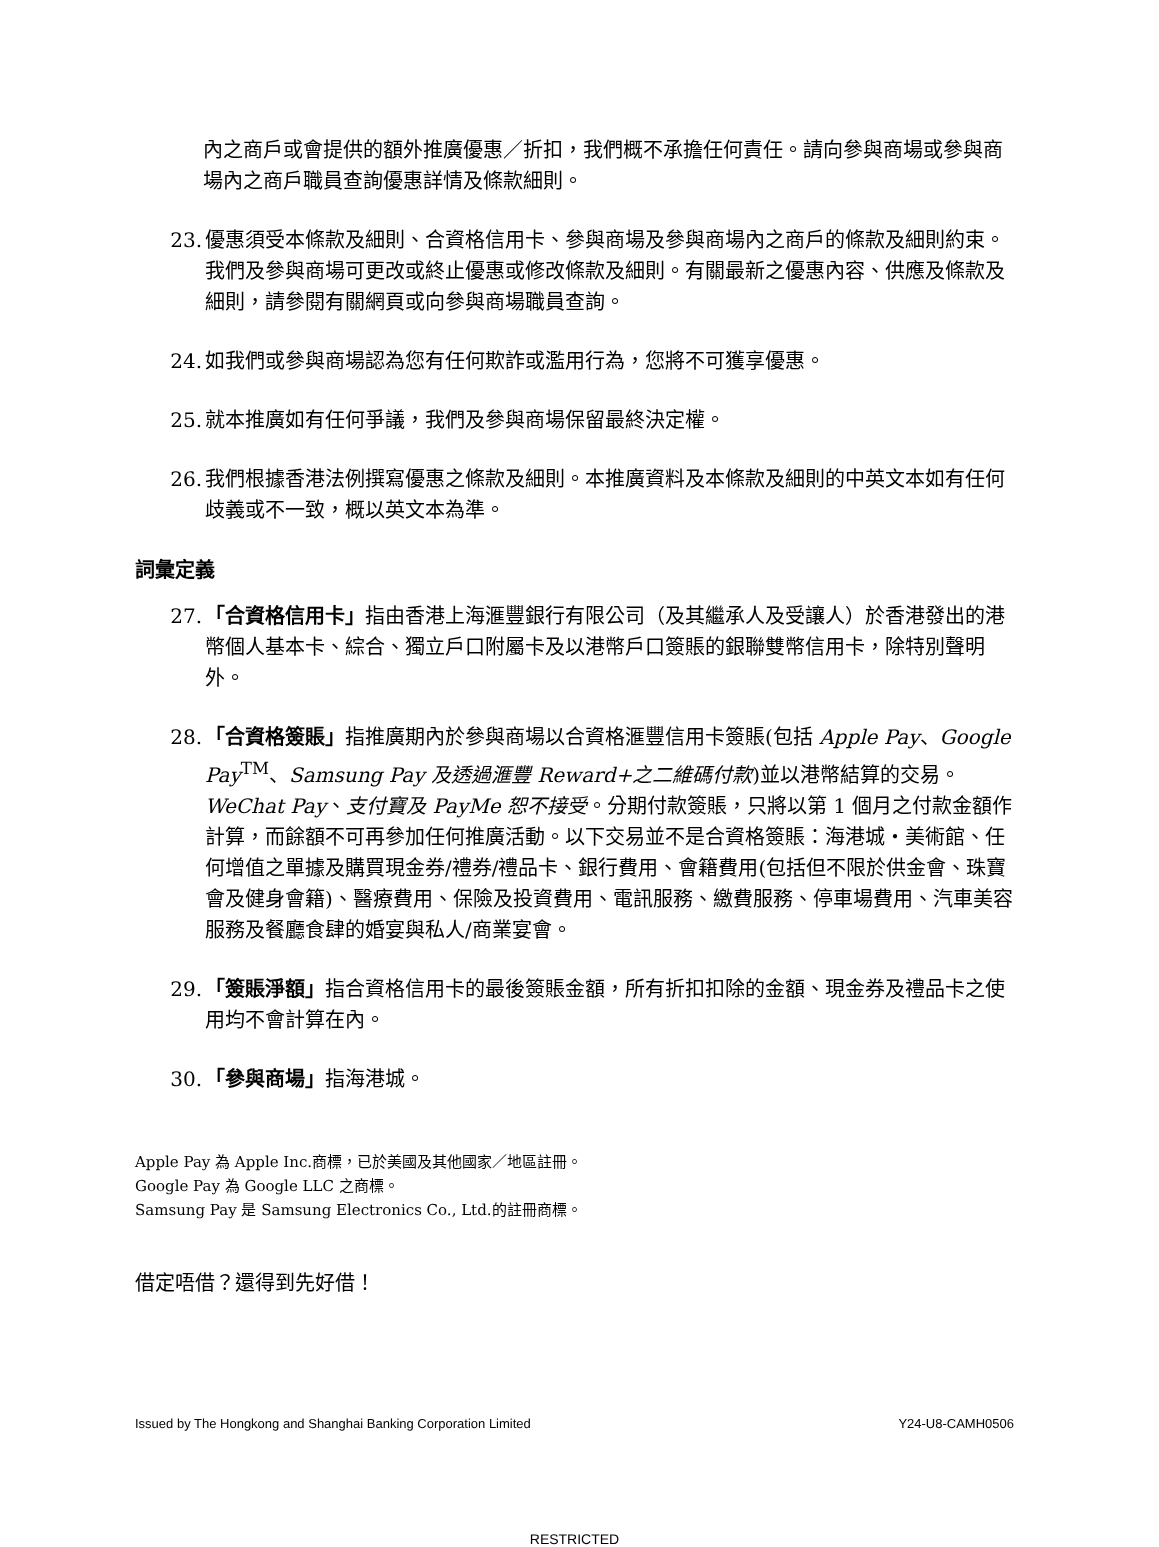內之商戶或會提供的額外推廣優惠／折扣，我們概不承擔任何責任。請向參與商場或參與商場內之商戶職員查詢優惠詳情及條款細則。
23. 優惠須受本條款及細則、合資格信用卡、參與商場及參與商場內之商戶的條款及細則約束。我們及參與商場可更改或終止優惠或修改條款及細則。有關最新之優惠內容、供應及條款及細則，請參閱有關網頁或向參與商場職員查詢。
24. 如我們或參與商場認為您有任何欺詐或濫用行為，您將不可獲享優惠。
25. 就本推廣如有任何爭議，我們及參與商場保留最終決定權。
26. 我們根據香港法例撰寫優惠之條款及細則。本推廣資料及本條款及細則的中英文本如有任何歧義或不一致，概以英文本為準。
詞彙定義
27. 「合資格信用卡」指由香港上海滙豐銀行有限公司（及其繼承人及受讓人）於香港發出的港幣個人基本卡、綜合、獨立戶口附屬卡及以港幣戶口簽賬的銀聯雙幣信用卡，除特別聲明外。
28. 「合資格簽賬」指推廣期內於參與商場以合資格滙豐信用卡簽賬(包括 Apple Pay、Google Pay<sup>TM</sup>、Samsung Pay 及透過滙豐 Reward+之二維碼付款)並以港幣結算的交易。WeChat Pay、支付寶及 PayMe 恕不接受。分期付款簽賬，只將以第 1 個月之付款金額作計算，而餘額不可再參加任何推廣活動。以下交易並不是合資格簽賬：海港城・美術館、任何增值之單據及購買現金券/禮券/禮品卡、銀行費用、會籍費用(包括但不限於供金會、珠寶會及健身會籍)、醫療費用、保險及投資費用、電訊服務、繳費服務、停車場費用、汽車美容服務及餐廳食肆的婚宴與私人/商業宴會。
29. 「簽賬淨額」指合資格信用卡的最後簽賬金額，所有折扣扣除的金額、現金券及禮品卡之使用均不會計算在內。
30. 「參與商場」指海港城。
Apple Pay 為 Apple Inc.商標，已於美國及其他國家／地區註冊。
Google Pay 為 Google LLC 之商標。
Samsung Pay 是 Samsung Electronics Co., Ltd.的註冊商標。
借定唔借？還得到先好借！
Issued by The Hongkong and Shanghai Banking Corporation Limited Y24-U8-CAMH0506
RESTRICTED